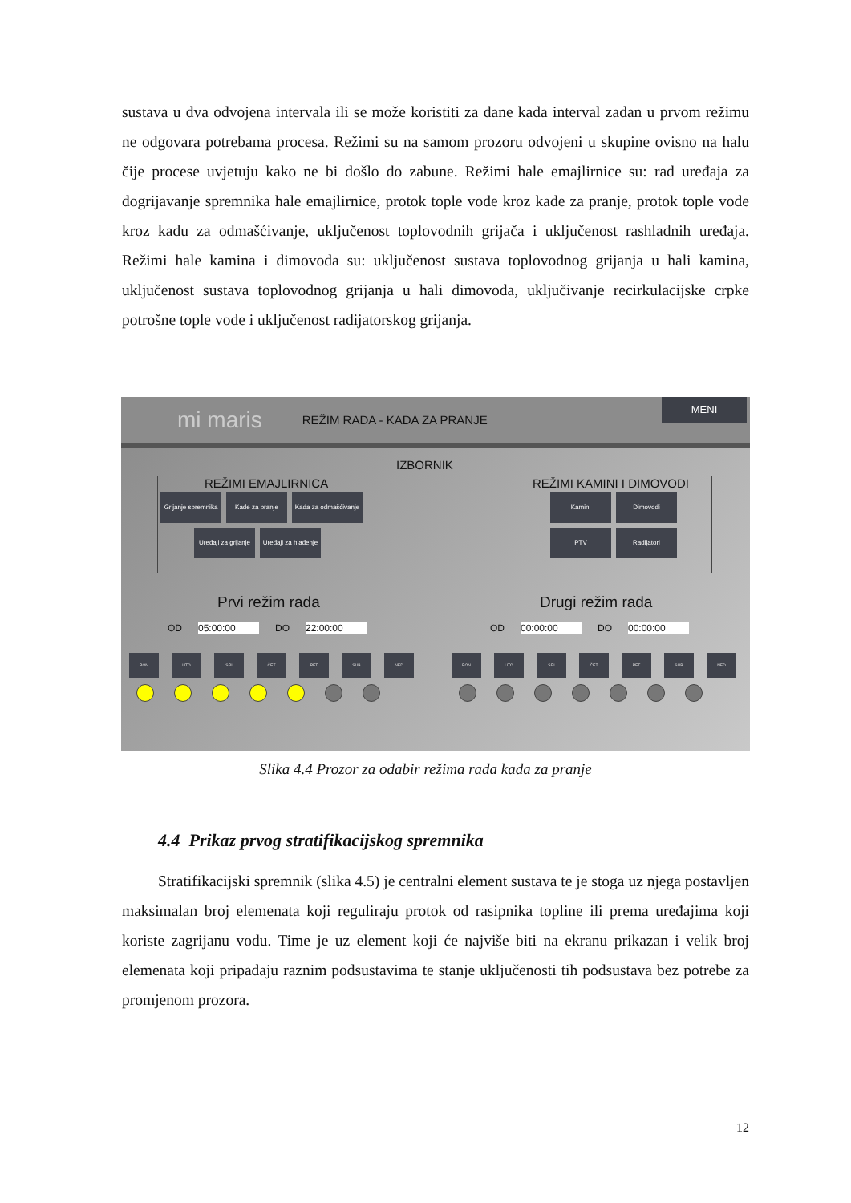sustava u dva odvojena intervala ili se može koristiti za dane kada interval zadan u prvom režimu ne odgovara potrebama procesa. Režimi su na samom prozoru odvojeni u skupine ovisno na halu čije procese uvjetuju kako ne bi došlo do zabune. Režimi hale emajlirnice su: rad uređaja za dogrijavanje spremnika hale emajlirnice, protok tople vode kroz kade za pranje, protok tople vode kroz kadu za odmašćivanje, uključenost toplovodnih grijača i uključenost rashladnih uređaja. Režimi hale kamina i dimovoda su: uključenost sustava toplovodnog grijanja u hali kamina, uključenost sustava toplovodnog grijanja u hali dimovoda, uključivanje recirkulacijske crpke potrošne tople vode i uključenost radijatorskog grijanja.
mi maris REŽIM RADA - KADA ZA PRANJE
MENI
IZBORNIK
REŽIMI EMAJLIRNICA REŽIMI KAMINI I DIMOVODI
Grijanje spremnika Kade za pranje Kada za odmašćivanje
Uređaji za grijanje Uređaji za hlađenje
Kamini Dimovodi
PTV Radijatori
Prvi režim rada
OD 05:00:00 DO 22:00:00
PON UTO SRI ČET PET SUB NED
Drugi režim rada
OD 00:00:00 DO 00:00:00
PON UTO SRI ČET PET SUB NED
Slika 4.4 Prozor za odabir režima rada kada za pranje
4.4 Prikaz prvog stratifikacijskog spremnika
Stratifikacijski spremnik (slika 4.5) je centralni element sustava te je stoga uz njega postavljen maksimalan broj elemenata koji reguliraju protok od rasipnika topline ili prema uređajima koji koriste zagrijanu vodu. Time je uz element koji će najviše biti na ekranu prikazan i velik broj elemenata koji pripadaju raznim podsustavima te stanje uključenosti tih podsustava bez potrebe za promjenom prozora.
12